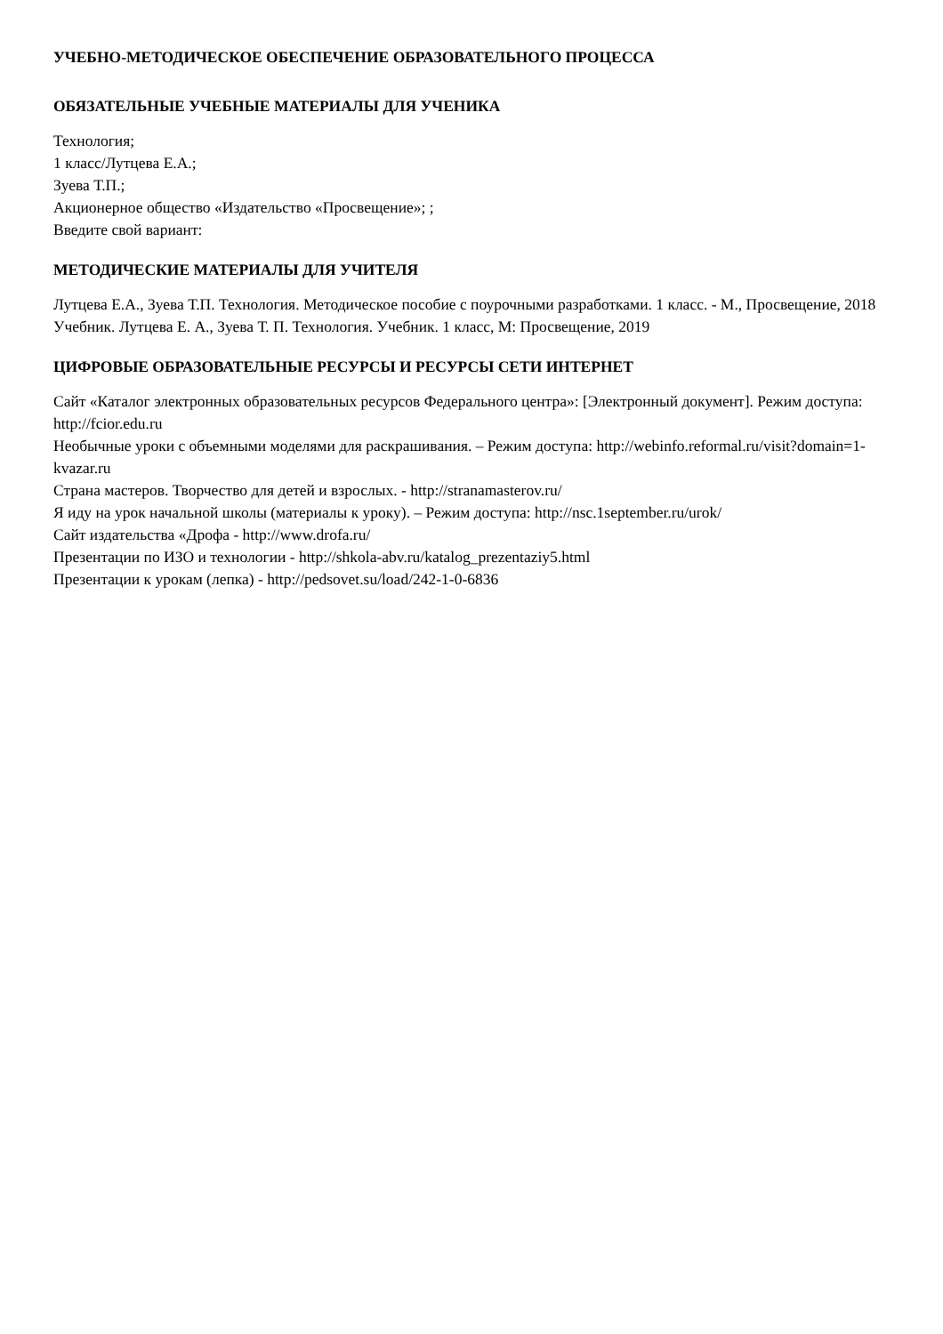УЧЕБНО-МЕТОДИЧЕСКОЕ ОБЕСПЕЧЕНИЕ ОБРАЗОВАТЕЛЬНОГО ПРОЦЕССА
ОБЯЗАТЕЛЬНЫЕ УЧЕБНЫЕ МАТЕРИАЛЫ ДЛЯ УЧЕНИКА
Технология;
1 класс/Лутцева Е.А.;
Зуева Т.П.;
Акционерное общество «Издательство «Просвещение»; ;
Введите свой вариант:
МЕТОДИЧЕСКИЕ МАТЕРИАЛЫ ДЛЯ УЧИТЕЛЯ
Лутцева Е.А., Зуева Т.П. Технология. Методическое пособие с поурочными разработками. 1 класс. - М., Просвещение, 2018
Учебник. Лутцева Е. А., Зуева Т. П. Технология. Учебник. 1 класс, М: Просвещение, 2019
ЦИФРОВЫЕ ОБРАЗОВАТЕЛЬНЫЕ РЕСУРСЫ И РЕСУРСЫ СЕТИ ИНТЕРНЕТ
Сайт «Каталог электронных образовательных ресурсов Федерального центра»: [Электронный документ]. Режим доступа: http://fcior.edu.ru
Необычные уроки с объемными моделями для раскрашивания. – Режим доступа: http://webinfo.reformal.ru/visit?domain=1-kvazar.ru
Страна мастеров. Творчество для детей и взрослых. - http://stranamasterov.ru/
Я иду на урок начальной школы (материалы к уроку). – Режим доступа: http://nsc.1september.ru/urok/
Сайт издательства «Дрофа - http://www.drofa.ru/
Презентации по ИЗО и технологии - http://shkola-abv.ru/katalog_prezentaziy5.html
Презентации к урокам (лепка) - http://pedsovet.su/load/242-1-0-6836